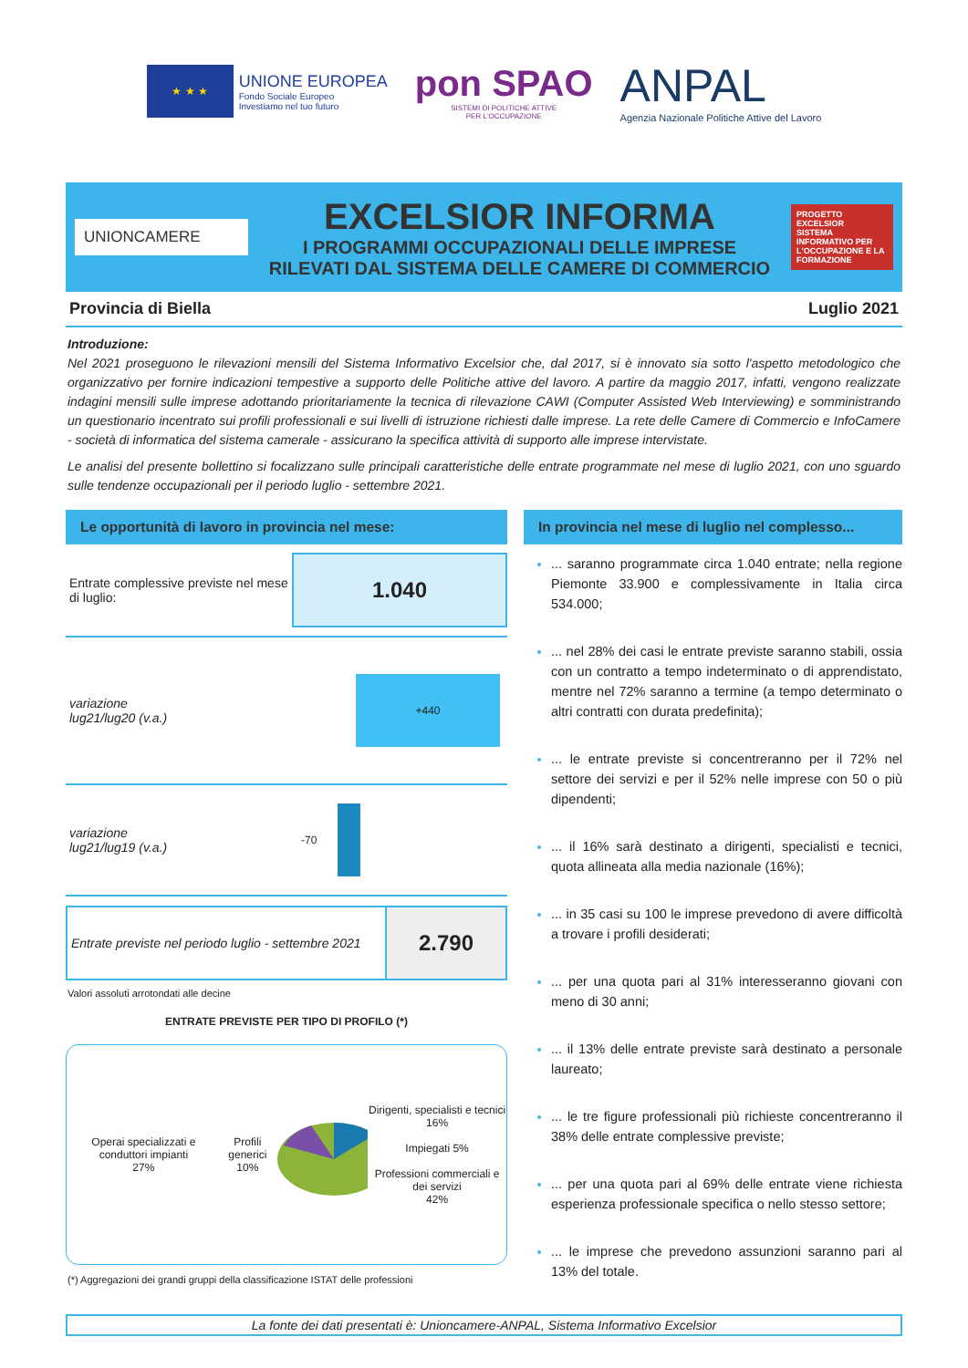★ ★ ★
UNIONE EUROPEA
Fondo Sociale Europeo
Investiamo nel tuo futuro
pon SPAO
SISTEMI DI POLITICHE ATTIVE
PER L'OCCUPAZIONE
ANPAL
Agenzia Nazionale Politiche Attive del Lavoro
UNIONCAMERE
EXCELSIOR INFORMA
I PROGRAMMI OCCUPAZIONALI DELLE IMPRESE
RILEVATI DAL SISTEMA DELLE CAMERE DI COMMERCIO
PROGETTO EXCELSIOR
SISTEMA INFORMATIVO PER L'OCCUPAZIONE E LA FORMAZIONE
Provincia di Biella Luglio 2021
Introduzione:
Nel 2021 proseguono le rilevazioni mensili del Sistema Informativo Excelsior che, dal 2017, si è innovato sia sotto l'aspetto metodologico che organizzativo per fornire indicazioni tempestive a supporto delle Politiche attive del lavoro. A partire da maggio 2017, infatti, vengono realizzate indagini mensili sulle imprese adottando prioritariamente la tecnica di rilevazione CAWI (Computer Assisted Web Interviewing) e somministrando un questionario incentrato sui profili professionali e sui livelli di istruzione richiesti dalle imprese. La rete delle Camere di Commercio e InfoCamere - società di informatica del sistema camerale - assicurano la specifica attività di supporto alle imprese intervistate.
Le analisi del presente bollettino si focalizzano sulle principali caratteristiche delle entrate programmate nel mese di luglio 2021, con uno sguardo sulle tendenze occupazionali per il periodo luglio - settembre 2021.
Le opportunità di lavoro in provincia nel mese:
Entrate complessive previste nel mese di luglio:
1.040
variazione
lug21/lug20 (v.a.)
+440
variazione
lug21/lug19 (v.a.)
-70
Entrate previste nel periodo luglio - settembre 2021
2.790
Valori assoluti arrotondati alle decine
ENTRATE PREVISTE PER TIPO DI PROFILO (*)
Operai specializzati e conduttori impianti
27%
Profili generici
10%
Dirigenti, specialisti e tecnici 16%
Impiegati 5%
Professioni commerciali e dei servizi
42%
(*) Aggregazioni dei grandi gruppi della classificazione ISTAT delle professioni
In provincia nel mese di luglio nel complesso...
... saranno programmate circa 1.040 entrate; nella regione Piemonte 33.900 e complessivamente in Italia circa 534.000;
... nel 28% dei casi le entrate previste saranno stabili, ossia con un contratto a tempo indeterminato o di apprendistato, mentre nel 72% saranno a termine (a tempo determinato o altri contratti con durata predefinita);
... le entrate previste si concentreranno per il 72% nel settore dei servizi e per il 52% nelle imprese con 50 o più dipendenti;
... il 16% sarà destinato a dirigenti, specialisti e tecnici, quota allineata alla media nazionale (16%);
... in 35 casi su 100 le imprese prevedono di avere difficoltà a trovare i profili desiderati;
... per una quota pari al 31% interesseranno giovani con meno di 30 anni;
... il 13% delle entrate previste sarà destinato a personale laureato;
... le tre figure professionali più richieste concentreranno il 38% delle entrate complessive previste;
... per una quota pari al 69% delle entrate viene richiesta esperienza professionale specifica o nello stesso settore;
... le imprese che prevedono assunzioni saranno pari al 13% del totale.
La fonte dei dati presentati è: Unioncamere-ANPAL, Sistema Informativo Excelsior